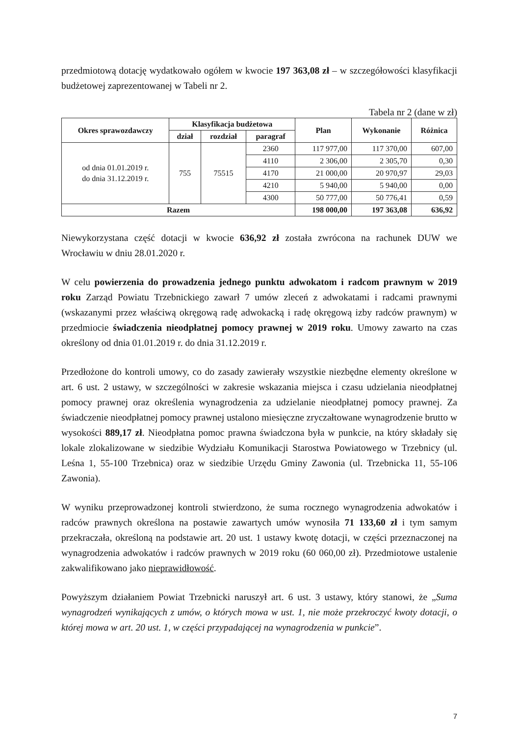przedmiotową dotację wydatkowało ogółem w kwocie 197 363,08 zł – w szczegółowości klasyfikacji budżetowej zaprezentowanej w Tabeli nr 2.
Tabela nr 2 (dane w zł)
| Okres sprawozdawczy | Klasyfikacja budżetowa | | | Plan | Wykonanie | Różnica |
| --- | --- | --- | --- | --- | --- | --- |
| | dział | rozdział | paragraf | | | |
| od dnia 01.01.2019 r. do dnia 31.12.2019 r. | 755 | 75515 | 2360 | 117 977,00 | 117 370,00 | 607,00 |
| | | | 4110 | 2 306,00 | 2 305,70 | 0,30 |
| | | | 4170 | 21 000,00 | 20 970,97 | 29,03 |
| | | | 4210 | 5 940,00 | 5 940,00 | 0,00 |
| | | | 4300 | 50 777,00 | 50 776,41 | 0,59 |
| Razem | | | | 198 000,00 | 197 363,08 | 636,92 |
Niewykorzystana część dotacji w kwocie 636,92 zł została zwrócona na rachunek DUW we Wrocławiu w dniu 28.01.2020 r.
W celu powierzenia do prowadzenia jednego punktu adwokatom i radcom prawnym w 2019 roku Zarząd Powiatu Trzebnickiego zawarł 7 umów zleceń z adwokatami i radcami prawnymi (wskazanymi przez właściwą okręgową radę adwokacką i radę okręgową izby radców prawnym) w przedmiocie świadczenia nieodpłatnej pomocy prawnej w 2019 roku. Umowy zawarto na czas określony od dnia 01.01.2019 r. do dnia 31.12.2019 r.
Przedłożone do kontroli umowy, co do zasady zawierały wszystkie niezbędne elementy określone w art. 6 ust. 2 ustawy, w szczególności w zakresie wskazania miejsca i czasu udzielania nieodpłatnej pomocy prawnej oraz określenia wynagrodzenia za udzielanie nieodpłatnej pomocy prawnej. Za świadczenie nieodpłatnej pomocy prawnej ustalono miesięczne zryczałtowane wynagrodzenie brutto w wysokości 889,17 zł. Nieodpłatna pomoc prawna świadczona była w punkcie, na który składały się lokale zlokalizowane w siedzibie Wydziału Komunikacji Starostwa Powiatowego w Trzebnicy (ul. Leśna 1, 55-100 Trzebnica) oraz w siedzibie Urzędu Gminy Zawonia (ul. Trzebnicka 11, 55-106 Zawonia).
W wyniku przeprowadzonej kontroli stwierdzono, że suma rocznego wynagrodzenia adwokatów i radców prawnych określona na postawie zawartych umów wynosiła 71 133,60 zł i tym samym przekraczała, określoną na podstawie art. 20 ust. 1 ustawy kwotę dotacji, w części przeznaczonej na wynagrodzenia adwokatów i radców prawnych w 2019 roku (60 060,00 zł). Przedmiotowe ustalenie zakwalifikowano jako nieprawidłowość.
Powyższym działaniem Powiat Trzebnicki naruszył art. 6 ust. 3 ustawy, który stanowi, że „Suma wynagrodzeń wynikających z umów, o których mowa w ust. 1, nie może przekroczyć kwoty dotacji, o której mowa w art. 20 ust. 1, w części przypadającej na wynagrodzenia w punkcie”.
7